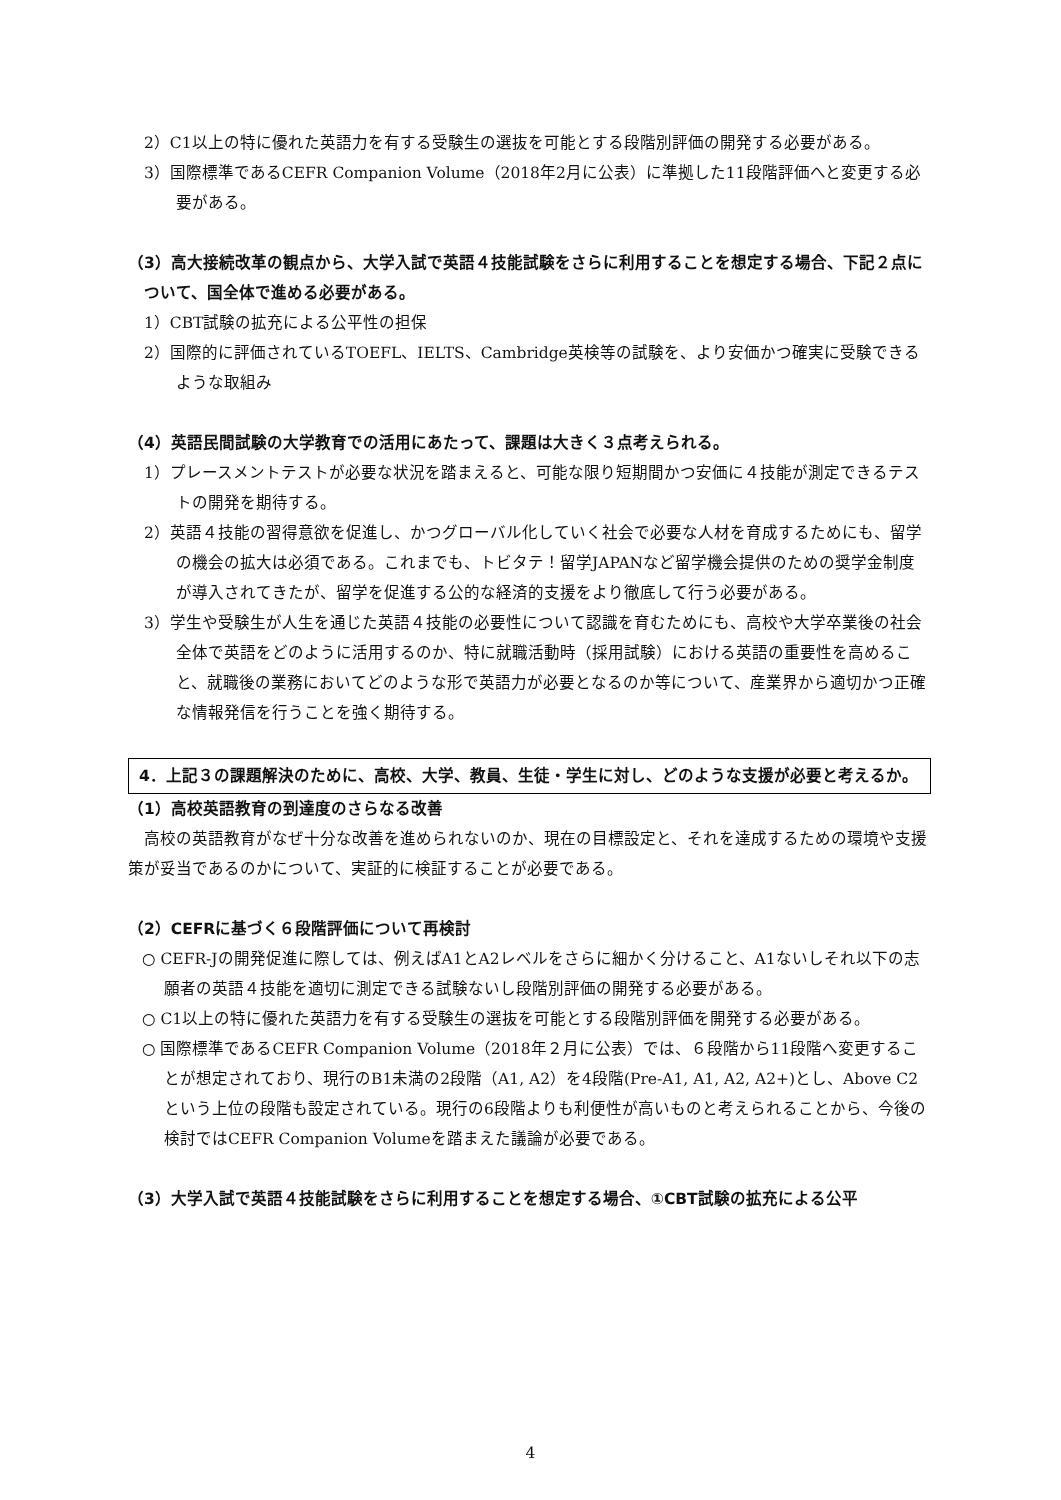2）C1以上の特に優れた英語力を有する受験生の選抜を可能とする段階別評価の開発する必要がある。
3）国際標準であるCEFR Companion Volume（2018年2月に公表）に準拠した11段階評価へと変更する必要がある。
（3）高大接続改革の観点から、大学入試で英語４技能試験をさらに利用することを想定する場合、下記２点について、国全体で進める必要がある。
1）CBT試験の拡充による公平性の担保
2）国際的に評価されているTOEFL、IELTS、Cambridge英検等の試験を、より安価かつ確実に受験できるような取組み
（4）英語民間試験の大学教育での活用にあたって、課題は大きく３点考えられる。
1）プレースメントテストが必要な状況を踏まえると、可能な限り短期間かつ安価に４技能が測定できるテストの開発を期待する。
2）英語４技能の習得意欲を促進し、かつグローバル化していく社会で必要な人材を育成するためにも、留学の機会の拡大は必須である。これまでも、トビタテ！留学JAPANなど留学機会提供のための奨学金制度が導入されてきたが、留学を促進する公的な経済的支援をより徹底して行う必要がある。
3）学生や受験生が人生を通じた英語４技能の必要性について認識を育むためにも、高校や大学卒業後の社会全体で英語をどのように活用するのか、特に就職活動時（採用試験）における英語の重要性を高めること、就職後の業務においてどのような形で英語力が必要となるのか等について、産業界から適切かつ正確な情報発信を行うことを強く期待する。
4．上記３の課題解決のために、高校、大学、教員、生徒・学生に対し、どのような支援が必要と考えるか。
（1）高校英語教育の到達度のさらなる改善
高校の英語教育がなぜ十分な改善を進められないのか、現在の目標設定と、それを達成するための環境や支援策が妥当であるのかについて、実証的に検証することが必要である。
（2）CEFRに基づく６段階評価について再検討
○ CEFR-Jの開発促進に際しては、例えばA1とA2レベルをさらに細かく分けること、A1ないしそれ以下の志願者の英語４技能を適切に測定できる試験ないし段階別評価の開発する必要がある。
○ C1以上の特に優れた英語力を有する受験生の選抜を可能とする段階別評価を開発する必要がある。
○ 国際標準であるCEFR Companion Volume（2018年２月に公表）では、６段階から11段階へ変更することが想定されており、現行のB1未満の2段階（A1, A2）を4段階(Pre-A1, A1, A2, A2+)とし、Above C2という上位の段階も設定されている。現行の6段階よりも利便性が高いものと考えられることから、今後の検討ではCEFR Companion Volumeを踏まえた議論が必要である。
（3）大学入試で英語４技能試験をさらに利用することを想定する場合、①CBT試験の拡充による公平
4